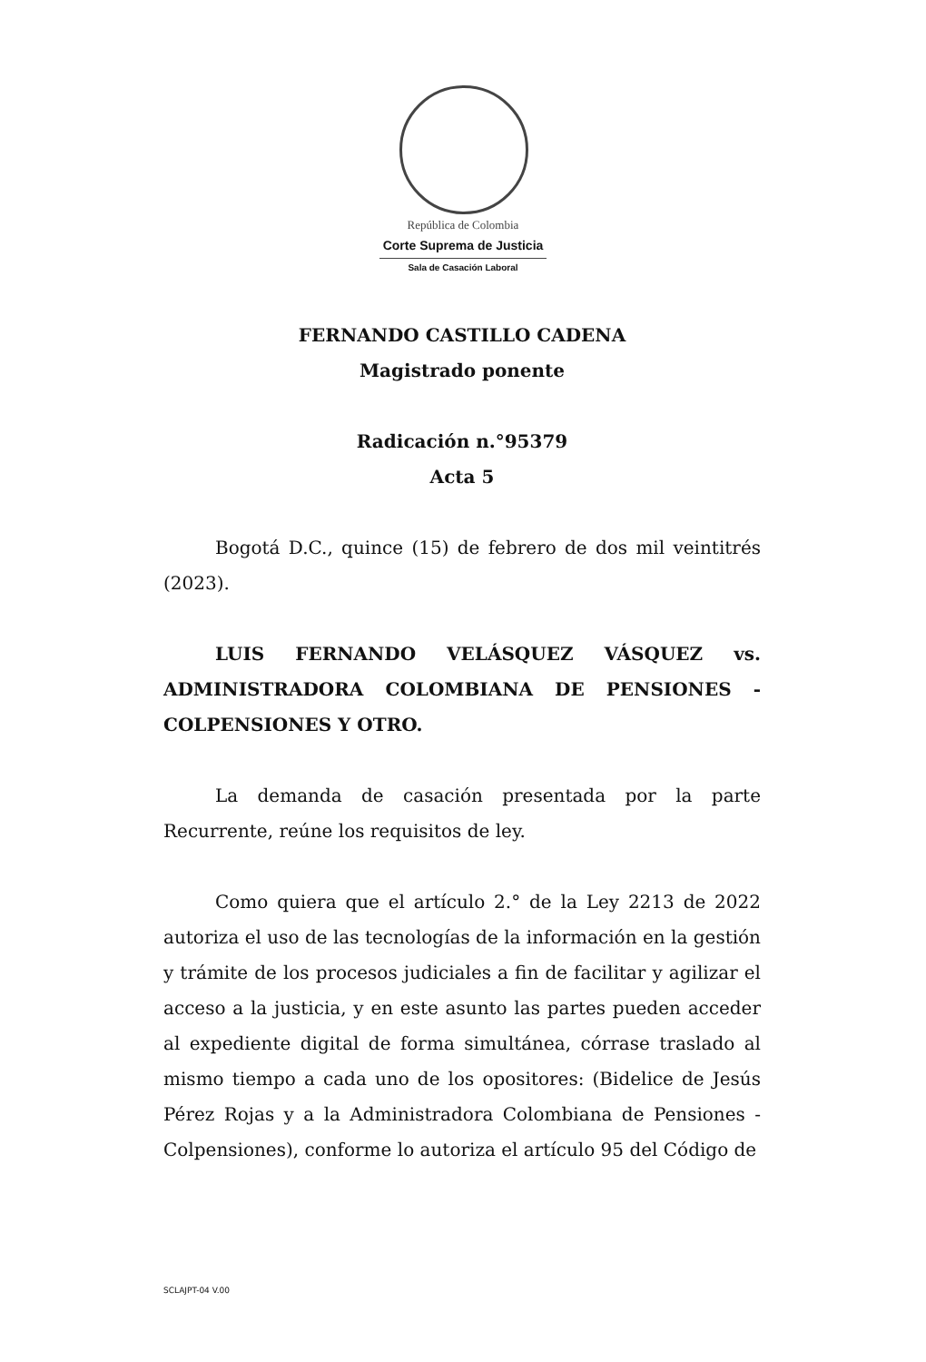República de Colombia
Corte Suprema de Justicia
Sala de Casación Laboral
FERNANDO CASTILLO CADENA
Magistrado ponente
Radicación n.°95379
Acta 5
Bogotá D.C., quince (15) de febrero de dos mil veintitrés (2023).
LUIS FERNANDO VELÁSQUEZ VÁSQUEZ vs. ADMINISTRADORA COLOMBIANA DE PENSIONES - COLPENSIONES Y OTRO.
La demanda de casación presentada por la parte Recurrente, reúne los requisitos de ley.
Como quiera que el artículo 2.° de la Ley 2213 de 2022 autoriza el uso de las tecnologías de la información en la gestión y trámite de los procesos judiciales a fin de facilitar y agilizar el acceso a la justicia, y en este asunto las partes pueden acceder al expediente digital de forma simultánea, córrase traslado al mismo tiempo a cada uno de los opositores: (Bidelice de Jesús Pérez Rojas y a la Administradora Colombiana de Pensiones - Colpensiones), conforme lo autoriza el artículo 95 del Código de
SCLAJPT-04 V.00